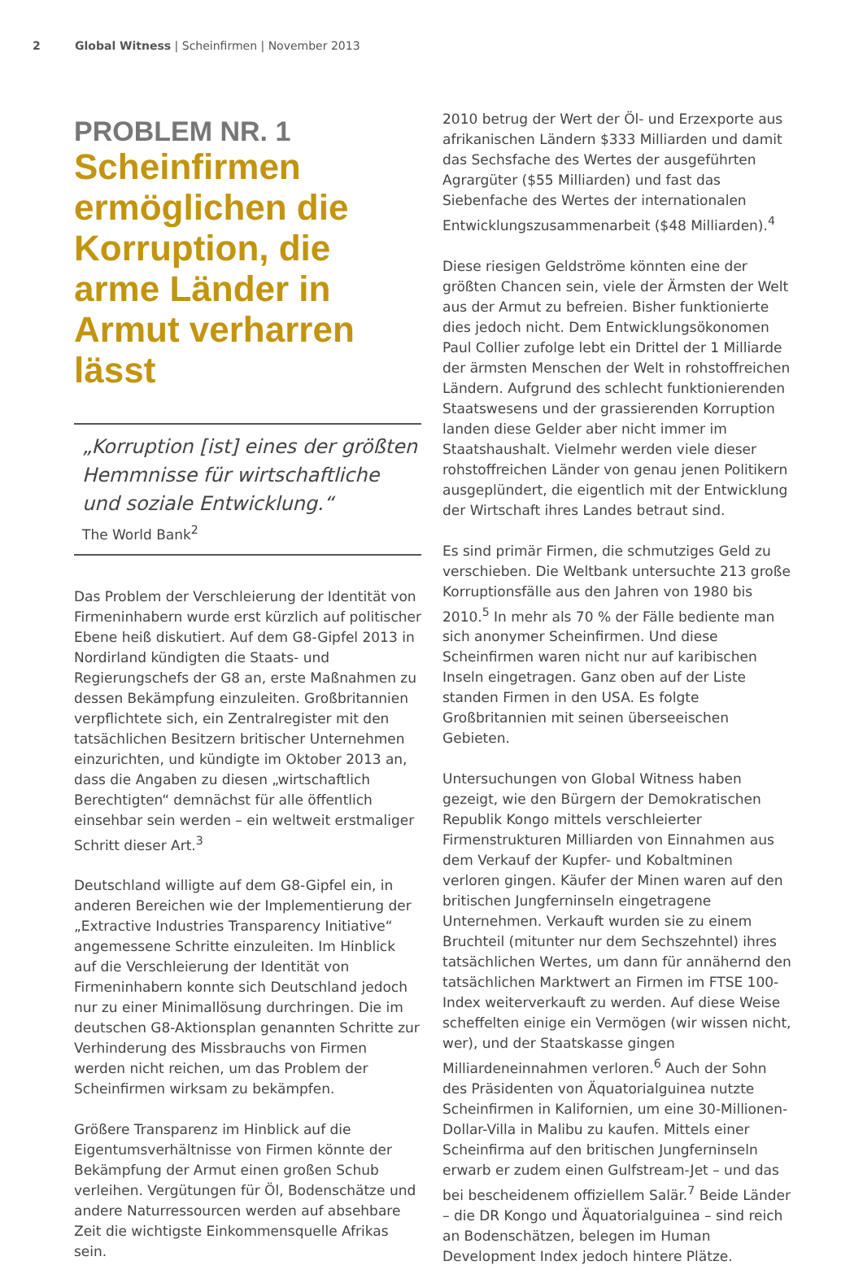2 Global Witness | Scheinfirmen | November 2013
PROBLEM NR. 1
Scheinfirmen ermöglichen die Korruption, die arme Länder in Armut verharren lässt
„Korruption [ist] eines der größten Hemmnisse für wirtschaftliche und soziale Entwicklung.“
The World Bank<sup>2</sup>
Das Problem der Verschleierung der Identität von Firmeninhabern wurde erst kürzlich auf politischer Ebene heiß diskutiert. Auf dem G8-Gipfel 2013 in Nordirland kündigten die Staats- und Regierungschefs der G8 an, erste Maßnahmen zu dessen Bekämpfung einzuleiten. Großbritannien verpflichtete sich, ein Zentralregister mit den tatsächlichen Besitzern britischer Unternehmen einzurichten, und kündigte im Oktober 2013 an, dass die Angaben zu diesen „wirtschaftlich Berechtigten“ demnächst für alle öffentlich einsehbar sein werden – ein weltweit erstmaliger Schritt dieser Art.<sup>3</sup>
Deutschland willigte auf dem G8-Gipfel ein, in anderen Bereichen wie der Implementierung der „Extractive Industries Transparency Initiative“ angemessene Schritte einzuleiten. Im Hinblick auf die Verschleierung der Identität von Firmeninhabern konnte sich Deutschland jedoch nur zu einer Minimallösung durchringen. Die im deutschen G8-Aktionsplan genannten Schritte zur Verhinderung des Missbrauchs von Firmen werden nicht reichen, um das Problem der Scheinfirmen wirksam zu bekämpfen.
Größere Transparenz im Hinblick auf die Eigentumsverhältnisse von Firmen könnte der Bekämpfung der Armut einen großen Schub verleihen. Vergütungen für Öl, Bodenschätze und andere Naturressourcen werden auf absehbare Zeit die wichtigste Einkommensquelle Afrikas sein.
2010 betrug der Wert der Öl- und Erzexporte aus afrikanischen Ländern $333 Milliarden und damit das Sechsfache des Wertes der ausgeführten Agrargüter ($55 Milliarden) und fast das Siebenfache des Wertes der internationalen Entwicklungszusammenarbeit ($48 Milliarden).<sup>4</sup>
Diese riesigen Geldströme könnten eine der größten Chancen sein, viele der Ärmsten der Welt aus der Armut zu befreien. Bisher funktionierte dies jedoch nicht. Dem Entwicklungsökonomen Paul Collier zufolge lebt ein Drittel der 1 Milliarde der ärmsten Menschen der Welt in rohstoffreichen Ländern. Aufgrund des schlecht funktionierenden Staatswesens und der grassierenden Korruption landen diese Gelder aber nicht immer im Staatshaushalt. Vielmehr werden viele dieser rohstoffreichen Länder von genau jenen Politikern ausgeplündert, die eigentlich mit der Entwicklung der Wirtschaft ihres Landes betraut sind.
Es sind primär Firmen, die schmutziges Geld zu verschieben. Die Weltbank untersuchte 213 große Korruptionsfälle aus den Jahren von 1980 bis 2010.<sup>5</sup> In mehr als 70 % der Fälle bediente man sich anonymer Scheinfirmen. Und diese Scheinfirmen waren nicht nur auf karibischen Inseln eingetragen. Ganz oben auf der Liste standen Firmen in den USA. Es folgte Großbritannien mit seinen überseeischen Gebieten.
Untersuchungen von Global Witness haben gezeigt, wie den Bürgern der Demokratischen Republik Kongo mittels verschleierter Firmenstrukturen Milliarden von Einnahmen aus dem Verkauf der Kupfer- und Kobaltminen verloren gingen. Käufer der Minen waren auf den britischen Jungferninseln eingetragene Unternehmen. Verkauft wurden sie zu einem Bruchteil (mitunter nur dem Sechszehntel) ihres tatsächlichen Wertes, um dann für annähernd den tatsächlichen Marktwert an Firmen im FTSE 100-Index weiterverkauft zu werden. Auf diese Weise scheffelten einige ein Vermögen (wir wissen nicht, wer), und der Staatskasse gingen Milliardeneinnahmen verloren.<sup>6</sup> Auch der Sohn des Präsidenten von Äquatorialguinea nutzte Scheinfirmen in Kalifornien, um eine 30-Millionen-Dollar-Villa in Malibu zu kaufen. Mittels einer Scheinfirma auf den britischen Jungferninseln erwarb er zudem einen Gulfstream-Jet – und das bei bescheidenem offiziellem Salär.<sup>7</sup> Beide Länder – die DR Kongo und Äquatorialguinea – sind reich an Bodenschätzen, belegen im Human Development Index jedoch hintere Plätze.